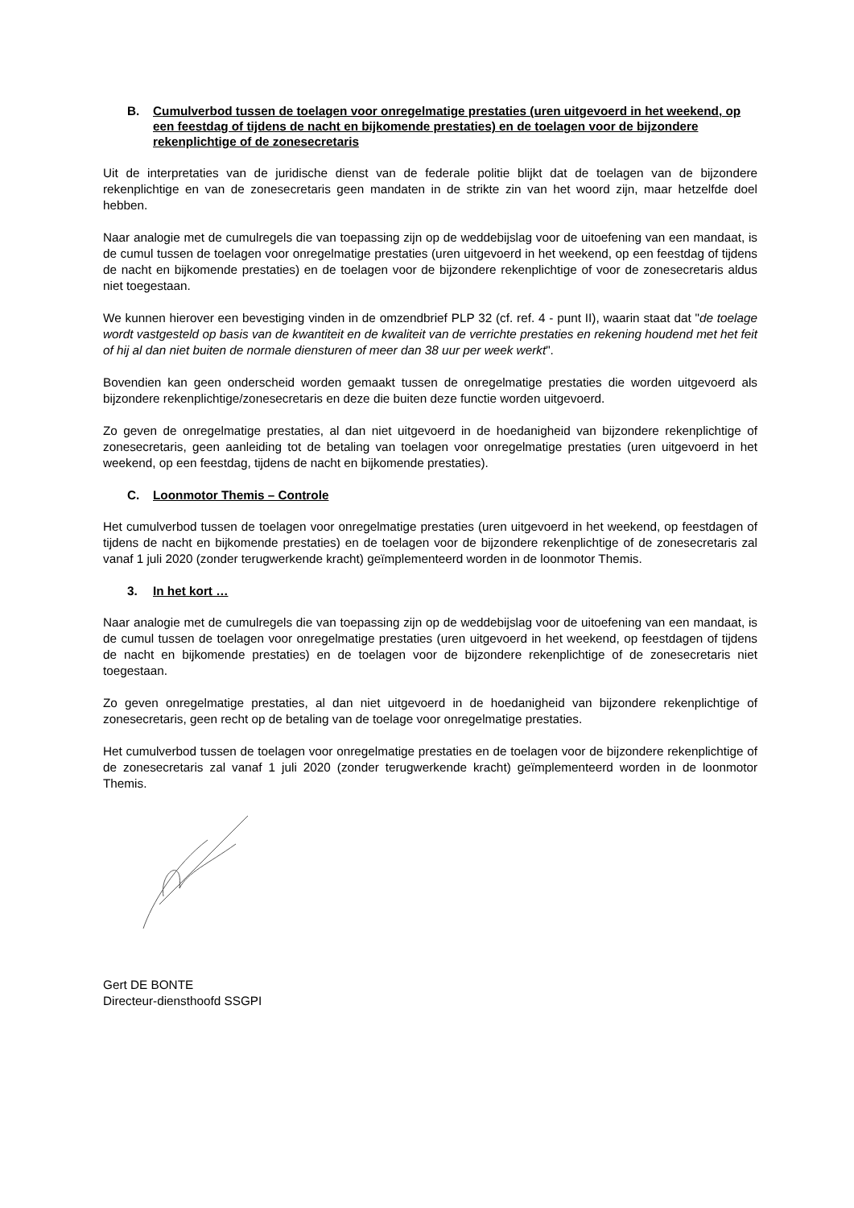B. Cumulverbod tussen de toelagen voor onregelmatige prestaties (uren uitgevoerd in het weekend, op een feestdag of tijdens de nacht en bijkomende prestaties) en de toelagen voor de bijzondere rekenplichtige of de zonesecretaris
Uit de interpretaties van de juridische dienst van de federale politie blijkt dat de toelagen van de bijzondere rekenplichtige en van de zonesecretaris geen mandaten in de strikte zin van het woord zijn, maar hetzelfde doel hebben.
Naar analogie met de cumulregels die van toepassing zijn op de weddebijslag voor de uitoefening van een mandaat, is de cumul tussen de toelagen voor onregelmatige prestaties (uren uitgevoerd in het weekend, op een feestdag of tijdens de nacht en bijkomende prestaties) en de toelagen voor de bijzondere rekenplichtige of voor de zonesecretaris aldus niet toegestaan.
We kunnen hierover een bevestiging vinden in de omzendbrief PLP 32 (cf. ref. 4 - punt II), waarin staat dat "de toelage wordt vastgesteld op basis van de kwantiteit en de kwaliteit van de verrichte prestaties en rekening houdend met het feit of hij al dan niet buiten de normale diensturen of meer dan 38 uur per week werkt".
Bovendien kan geen onderscheid worden gemaakt tussen de onregelmatige prestaties die worden uitgevoerd als bijzondere rekenplichtige/zonesecretaris en deze die buiten deze functie worden uitgevoerd.
Zo geven de onregelmatige prestaties, al dan niet uitgevoerd in de hoedanigheid van bijzondere rekenplichtige of zonesecretaris, geen aanleiding tot de betaling van toelagen voor onregelmatige prestaties (uren uitgevoerd in het weekend, op een feestdag, tijdens de nacht en bijkomende prestaties).
C. Loonmotor Themis – Controle
Het cumulverbod tussen de toelagen voor onregelmatige prestaties (uren uitgevoerd in het weekend, op feestdagen of tijdens de nacht en bijkomende prestaties) en de toelagen voor de bijzondere rekenplichtige of de zonesecretaris zal vanaf 1 juli 2020 (zonder terugwerkende kracht) geïmplementeerd worden in de loonmotor Themis.
3. In het kort …
Naar analogie met de cumulregels die van toepassing zijn op de weddebijslag voor de uitoefening van een mandaat, is de cumul tussen de toelagen voor onregelmatige prestaties (uren uitgevoerd in het weekend, op feestdagen of tijdens de nacht en bijkomende prestaties) en de toelagen voor de bijzondere rekenplichtige of de zonesecretaris niet toegestaan.
Zo geven onregelmatige prestaties, al dan niet uitgevoerd in de hoedanigheid van bijzondere rekenplichtige of zonesecretaris, geen recht op de betaling van de toelage voor onregelmatige prestaties.
Het cumulverbod tussen de toelagen voor onregelmatige prestaties en de toelagen voor de bijzondere rekenplichtige of de zonesecretaris zal vanaf 1 juli 2020 (zonder terugwerkende kracht) geïmplementeerd worden in de loonmotor Themis.
Gert DE BONTE
Directeur-diensthoofd SSGPI